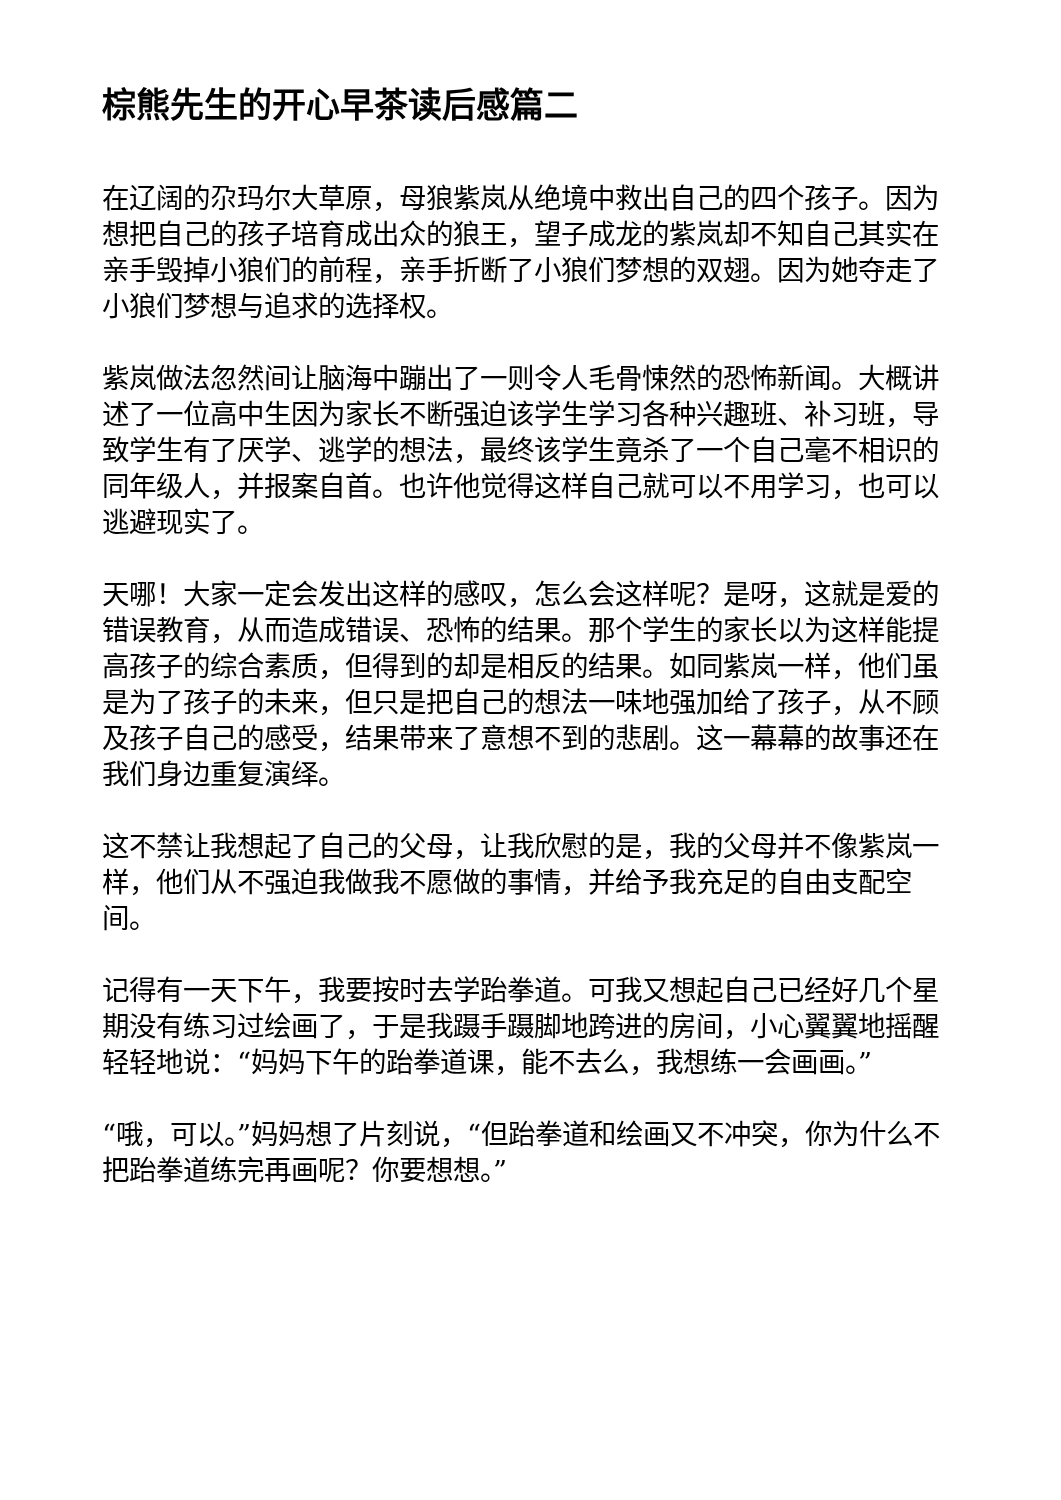棕熊先生的开心早茶读后感篇二
在辽阔的尕玛尔大草原，母狼紫岚从绝境中救出自己的四个孩子。因为想把自己的孩子培育成出众的狼王，望子成龙的紫岚却不知自己其实在亲手毁掉小狼们的前程，亲手折断了小狼们梦想的双翅。因为她夺走了小狼们梦想与追求的选择权。
紫岚做法忽然间让脑海中蹦出了一则令人毛骨悚然的恐怖新闻。大概讲述了一位高中生因为家长不断强迫该学生学习各种兴趣班、补习班，导致学生有了厌学、逃学的想法，最终该学生竟杀了一个自己毫不相识的同年级人，并报案自首。也许他觉得这样自己就可以不用学习，也可以逃避现实了。
天哪！大家一定会发出这样的感叹，怎么会这样呢？是呀，这就是爱的错误教育，从而造成错误、恐怖的结果。那个学生的家长以为这样能提高孩子的综合素质，但得到的却是相反的结果。如同紫岚一样，他们虽是为了孩子的未来，但只是把自己的想法一味地强加给了孩子，从不顾及孩子自己的感受，结果带来了意想不到的悲剧。这一幕幕的故事还在我们身边重复演绎。
这不禁让我想起了自己的父母，让我欣慰的是，我的父母并不像紫岚一样，他们从不强迫我做我不愿做的事情，并给予我充足的自由支配空间。
记得有一天下午，我要按时去学跆拳道。可我又想起自己已经好几个星期没有练习过绘画了，于是我蹑手蹑脚地跨进的房间，小心翼翼地摇醒轻轻地说：“妈妈下午的跆拳道课，能不去么，我想练一会画画。”
“哦，可以。”妈妈想了片刻说，“但跆拳道和绘画又不冲突，你为什么不把跆拳道练完再画呢？你要想想。”